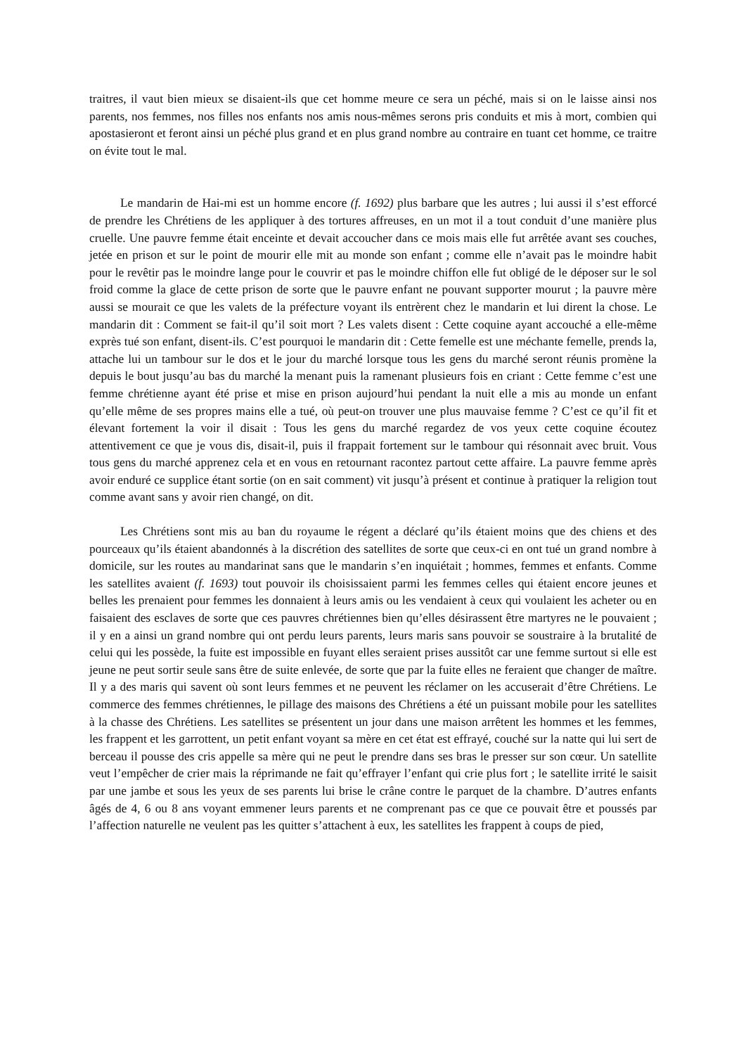traitres, il vaut bien mieux se disaient-ils que cet homme meure ce sera un péché, mais si on le laisse ainsi nos parents, nos femmes, nos filles nos enfants nos amis nous-mêmes serons pris conduits et mis à mort, combien qui apostasieront et feront ainsi un péché plus grand et en plus grand nombre au contraire en tuant cet homme, ce traitre on évite tout le mal.
Le mandarin de Hai-mi est un homme encore (f. 1692) plus barbare que les autres ; lui aussi il s’est efforcé de prendre les Chrétiens de les appliquer à des tortures affreuses, en un mot il a tout conduit d’une manière plus cruelle. Une pauvre femme était enceinte et devait accoucher dans ce mois mais elle fut arrêtée avant ses couches, jetée en prison et sur le point de mourir elle mit au monde son enfant ; comme elle n’avait pas le moindre habit pour le revêtir pas le moindre lange pour le couvrir et pas le moindre chiffon elle fut obligé de le déposer sur le sol froid comme la glace de cette prison de sorte que le pauvre enfant ne pouvant supporter mourut ; la pauvre mère aussi se mourait ce que les valets de la préfecture voyant ils entrèrent chez le mandarin et lui dirent la chose. Le mandarin dit : Comment se fait-il qu’il soit mort ? Les valets disent : Cette coquine ayant accouché a elle-même exprès tué son enfant, disent-ils. C’est pourquoi le mandarin dit : Cette femelle est une méchante femelle, prends la, attache lui un tambour sur le dos et le jour du marché lorsque tous les gens du marché seront réunis promène la depuis le bout jusqu’au bas du marché la menant puis la ramenant plusieurs fois en criant : Cette femme c’est une femme chrétienne ayant été prise et mise en prison aujourd’hui pendant la nuit elle a mis au monde un enfant qu’elle même de ses propres mains elle a tué, où peut-on trouver une plus mauvaise femme ? C’est ce qu’il fit et élevant fortement la voir il disait : Tous les gens du marché regardez de vos yeux cette coquine écoutez attentivement ce que je vous dis, disait-il, puis il frappait fortement sur le tambour qui résonnait avec bruit. Vous tous gens du marché apprenez cela et en vous en retournant racontez partout cette affaire. La pauvre femme après avoir enduré ce supplice étant sortie (on en sait comment) vit jusqu’à présent et continue à pratiquer la religion tout comme avant sans y avoir rien changé, on dit.
Les Chrétiens sont mis au ban du royaume le régent a déclaré qu’ils étaient moins que des chiens et des pourceaux qu’ils étaient abandonnés à la discrétion des satellites de sorte que ceux-ci en ont tué un grand nombre à domicile, sur les routes au mandarinat sans que le mandarin s’en inquiétait ; hommes, femmes et enfants. Comme les satellites avaient (f. 1693) tout pouvoir ils choisissaient parmi les femmes celles qui étaient encore jeunes et belles les prenaient pour femmes les donnaient à leurs amis ou les vendaient à ceux qui voulaient les acheter ou en faisaient des esclaves de sorte que ces pauvres chrétiennes bien qu’elles désirassent être martyres ne le pouvaient ; il y en a ainsi un grand nombre qui ont perdu leurs parents, leurs maris sans pouvoir se soustraire à la brutalité de celui qui les possède, la fuite est impossible en fuyant elles seraient prises aussitôt car une femme surtout si elle est jeune ne peut sortir seule sans être de suite enlevée, de sorte que par la fuite elles ne feraient que changer de maître. Il y a des maris qui savent où sont leurs femmes et ne peuvent les réclamer on les accuserait d’être Chrétiens. Le commerce des femmes chrétiennes, le pillage des maisons des Chrétiens a été un puissant mobile pour les satellites à la chasse des Chrétiens. Les satellites se présentent un jour dans une maison arrêtent les hommes et les femmes, les frappent et les garrottent, un petit enfant voyant sa mère en cet état est effrayé, couché sur la natte qui lui sert de berceau il pousse des cris appelle sa mère qui ne peut le prendre dans ses bras le presser sur son cœur. Un satellite veut l’empêcher de crier mais la réprimande ne fait qu’effrayer l’enfant qui crie plus fort ; le satellite irrité le saisit par une jambe et sous les yeux de ses parents lui brise le crâne contre le parquet de la chambre. D’autres enfants âgés de 4, 6 ou 8 ans voyant emmener leurs parents et ne comprenant pas ce que ce pouvait être et poussés par l’affection naturelle ne veulent pas les quitter s’attachent à eux, les satellites les frappent à coups de pied,